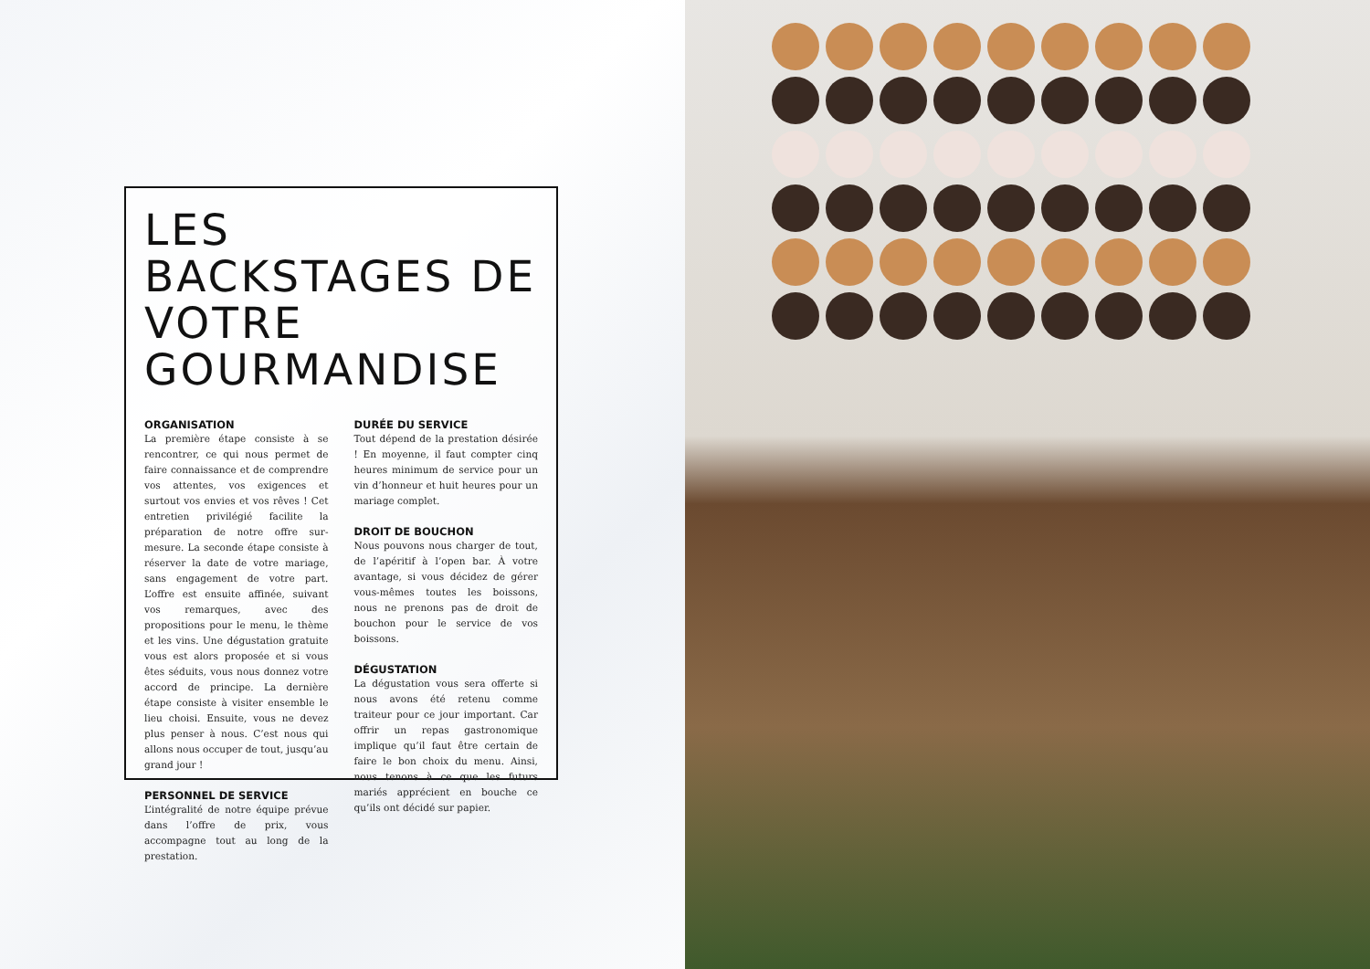LES BACKSTAGES DE VOTRE GOURMANDISE
ORGANISATION
La première étape consiste à se rencontrer, ce qui nous permet de faire connaissance et de comprendre vos attentes, vos exigences et surtout vos envies et vos rêves ! Cet entretien privilégié facilite la préparation de notre offre sur-mesure. La seconde étape consiste à réserver la date de votre mariage, sans engagement de votre part. L’offre est ensuite affinée, suivant vos remarques, avec des propositions pour le menu, le thème et les vins. Une dégustation gratuite vous est alors proposée et si vous êtes séduits, vous nous donnez votre accord de principe. La dernière étape consiste à visiter ensemble le lieu choisi. Ensuite, vous ne devez plus penser à nous. C’est nous qui allons nous occuper de tout, jusqu’au grand jour !
PERSONNEL DE SERVICE
L’intégralité de notre équipe prévue dans l’offre de prix, vous accompagne tout au long de la prestation.
DURÉE DU SERVICE
Tout dépend de la prestation désirée ! En moyenne, il faut compter cinq heures minimum de service pour un vin d’honneur et huit heures pour un mariage complet.
DROIT DE BOUCHON
Nous pouvons nous charger de tout, de l’apéritif à l’open bar. À votre avantage, si vous décidez de gérer vous-mêmes toutes les boissons, nous ne prenons pas de droit de bouchon pour le service de vos boissons.
DÉGUSTATION
La dégustation vous sera offerte si nous avons été retenu comme traiteur pour ce jour important. Car offrir un repas gastronomique implique qu’il faut être certain de faire le bon choix du menu. Ainsi, nous tenons à ce que les futurs mariés apprécient en bouche ce qu’ils ont décidé sur papier.